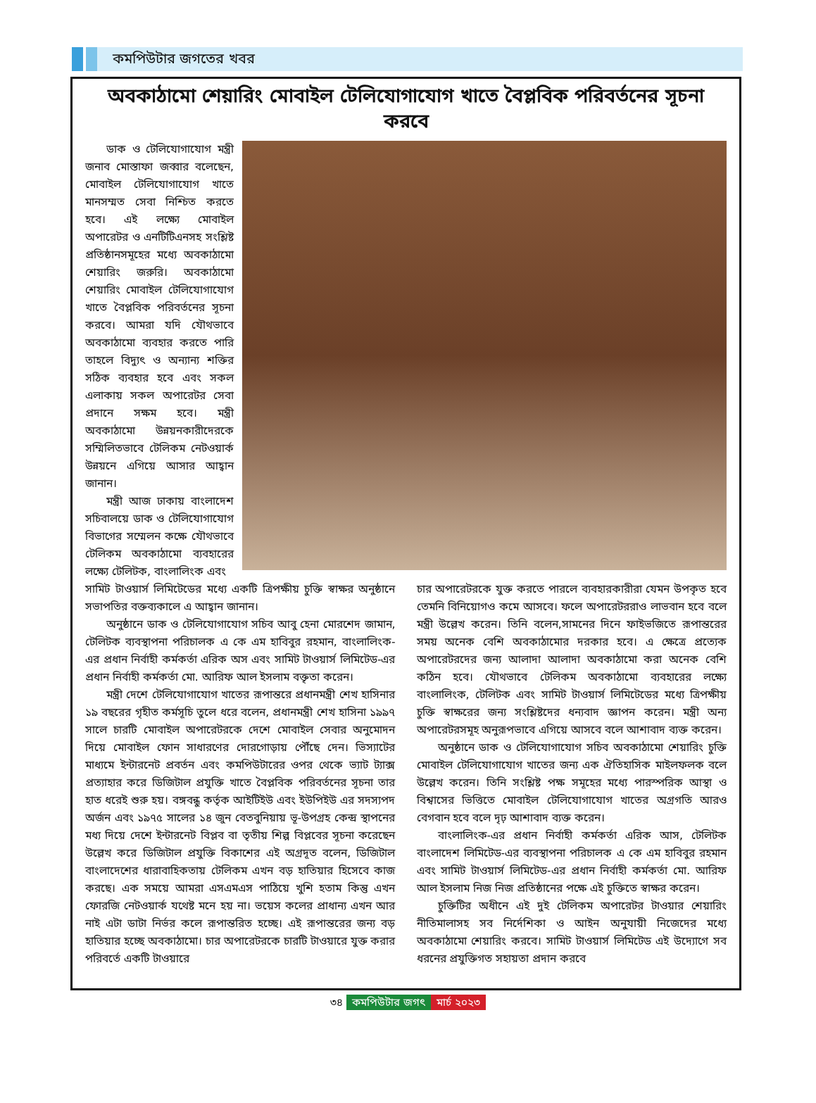কমপিউটার জগতের খবর
অবকাঠামো শেয়ারিং মোবাইল টেলিযোগাযোগ খাতে বৈপ্লবিক পরিবর্তনের সূচনা করবে
ডাক ও টেলিযোগাযোগ মন্ত্রী জনাব মোস্তাফা জব্বার বলেছেন, মোবাইল টেলিযোগাযোগ খাতে মানসম্মত সেবা নিশ্চিত করতে হবে। এই লক্ষ্যে মোবাইল অপারেটর ও এনটিটিএনসহ সংশ্লিষ্ট প্রতিষ্ঠানসমূহের মধ্যে অবকাঠামো শেয়ারিং জরুরি। অবকাঠামো শেয়ারিং মোবাইল টেলিযোগাযোগ খাতে বৈপ্লবিক পরিবর্তনের সূচনা করবে। আমরা যদি যৌথভাবে অবকাঠামো ব্যবহার করতে পারি তাহলে বিদ্যুৎ ও অন্যান্য শক্তির সঠিক ব্যবহার হবে এবং সকল এলাকায় সকল অপারেটর সেবা প্রদানে সক্ষম হবে। মন্ত্রী অবকাঠামো উন্নয়নকারীদেরকে সম্মিলিতভাবে টেলিকম নেটওয়ার্ক উন্নয়নে এগিয়ে আসার আহ্বান জানান।
মন্ত্রী আজ ঢাকায় বাংলাদেশ সচিবালয়ে ডাক ও টেলিযোগাযোগ বিভাগের সম্মেলন কক্ষে যৌথভাবে টেলিকম অবকাঠামো ব্যবহারের লক্ষ্যে টেলিটক, বাংলালিংক এবং
সামিট টাওয়ার্স লিমিটেডের মধ্যে একটি ত্রিপক্ষীয় চুক্তি স্বাক্ষর অনুষ্ঠানে সভাপতির বক্তব্যকালে এ আহ্বান জানান।
অনুষ্ঠানে ডাক ও টেলিযোগাযোগ সচিব আবু হেনা মোরশেদ জামান, টেলিটক ব্যবস্থাপনা পরিচালক এ কে এম হাবিবুর রহমান, বাংলালিংক-এর প্রধান নির্বাহী কর্মকর্তা এরিক অস এবং সামিট টাওয়ার্স লিমিটেড-এর প্রধান নির্বাহী কর্মকর্তা মো. আরিফ আল ইসলাম বক্তৃতা করেন।
মন্ত্রী দেশে টেলিযোগাযোগ খাতের রূপান্তরে প্রধানমন্ত্রী শেখ হাসিনার ১৯ বছরের গৃহীত কর্মসূচি তুলে ধরে বলেন, প্রধানমন্ত্রী শেখ হাসিনা ১৯৯৭ সালে চারটি মোবাইল অপারেটরকে দেশে মোবাইল সেবার অনুমোদন দিয়ে মোবাইল ফোন সাধারণের দোরগোড়ায় পৌঁছে দেন। ভিস্যাটের মাধ্যমে ইন্টারনেট প্রবর্তন এবং কমপিউটারের ওপর থেকে ভ্যাট ট্যাক্স প্রত্যাহার করে ডিজিটাল প্রযুক্তি খাতে বৈপ্লবিক পরিবর্তনের সূচনা তার হাত ধরেই শুরু হয়। বঙ্গবন্ধু কর্তৃক আইটিইউ এবং ইউপিইউ এর সদস্যপদ অর্জন এবং ১৯৭৫ সালের ১৪ জুন বেতবুনিয়ায় ভূ-উপগ্রহ কেন্দ্র স্থাপনের মধ্য দিয়ে দেশে ইন্টারনেট বিপ্লব বা তৃতীয় শিল্প বিপ্লবের সূচনা করেছেন উল্লেখ করে ডিজিটাল প্রযুক্তি বিকাশের এই অগ্রদূত বলেন, ডিজিটাল বাংলাদেশের ধারাবাহিকতায় টেলিকম এখন বড় হাতিয়ার হিসেবে কাজ করছে। এক সময়ে আমরা এসএমএস পাঠিয়ে খুশি হতাম কিন্তু এখন ফোরজি নেটওয়ার্ক যথেষ্ট মনে হয় না। ভয়েস কলের প্রাধান্য এখন আর নাই এটা ডাটা নির্ভর কলে রূপান্তরিত হচ্ছে। এই রূপান্তরের জন্য বড় হাতিয়ার হচ্ছে অবকাঠামো। চার অপারেটরকে চারটি টাওয়ারে যুক্ত করার পরিবর্তে একটি টাওয়ারে
চার অপারেটরকে যুক্ত করতে পারলে ব্যবহারকারীরা যেমন উপকৃত হবে তেমনি বিনিয়োগও কমে আসবে। ফলে অপারেটররাও লাভবান হবে বলে মন্ত্রী উল্লেখ করেন। তিনি বলেন,সামনের দিনে ফাইভজিতে রূপান্তরের সময় অনেক বেশি অবকাঠামোর দরকার হবে। এ ক্ষেত্রে প্রত্যেক অপারেটরদের জন্য আলাদা আলাদা অবকাঠামো করা অনেক বেশি কঠিন হবে। যৌথভাবে টেলিকম অবকাঠামো ব্যবহারের লক্ষ্যে বাংলালিংক, টেলিটক এবং সামিট টাওয়ার্স লিমিটেডের মধ্যে ত্রিপক্ষীয় চুক্তি স্বাক্ষরের জন্য সংশ্লিষ্টদের ধন্যবাদ জ্ঞাপন করেন। মন্ত্রী অন্য অপারেটরসমূহ অনুরূপভাবে এগিয়ে আসবে বলে আশাবাদ ব্যক্ত করেন।
অনুষ্ঠানে ডাক ও টেলিযোগাযোগ সচিব অবকাঠামো শেয়ারিং চুক্তি মোবাইল টেলিযোগাযোগ খাতের জন্য এক ঐতিহাসিক মাইলফলক বলে উল্লেখ করেন। তিনি সংশ্লিষ্ট পক্ষ সমূহের মধ্যে পারস্পরিক আস্থা ও বিশ্বাসের ভিত্তিতে মোবাইল টেলিযোগাযোগ খাতের অগ্রগতি আরও বেগবান হবে বলে দৃঢ় আশাবাদ ব্যক্ত করেন।
বাংলালিংক-এর প্রধান নির্বাহী কর্মকর্তা এরিক আস, টেলিটক বাংলাদেশ লিমিটেড-এর ব্যবস্থাপনা পরিচালক এ কে এম হাবিবুর রহমান এবং সামিট টাওয়ার্স লিমিটেড-এর প্রধান নির্বাহী কর্মকর্তা মো. আরিফ আল ইসলাম নিজ নিজ প্রতিষ্ঠানের পক্ষে এই চুক্তিতে স্বাক্ষর করেন।
চুক্তিটির অধীনে এই দুই টেলিকম অপারেটর টাওয়ার শেয়ারিং নীতিমালাসহ সব নির্দেশিকা ও আইন অনুযায়ী নিজেদের মধ্যে অবকাঠামো শেয়ারিং করবে। সামিট টাওয়ার্স লিমিটেড এই উদ্যোগে সব ধরনের প্রযুক্তিগত সহায়তা প্রদান করবে
৩৪ কমপিউটার জগৎ মার্চ ২০২৩